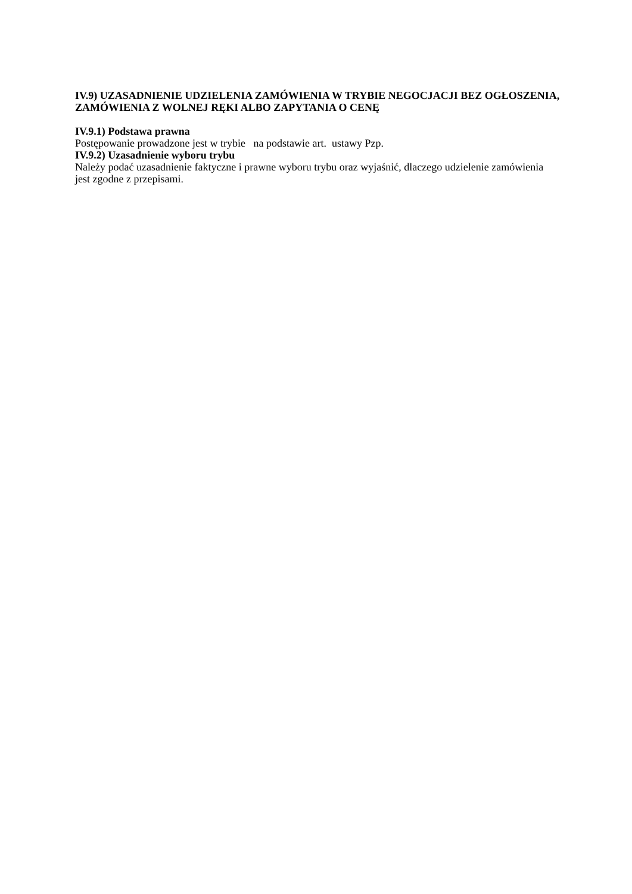IV.9) UZASADNIENIE UDZIELENIA ZAMÓWIENIA W TRYBIE NEGOCJACJI BEZ OGŁOSZENIA, ZAMÓWIENIA Z WOLNEJ RĘKI ALBO ZAPYTANIA O CENĘ
IV.9.1) Podstawa prawna
Postępowanie prowadzone jest w trybie na podstawie art. ustawy Pzp.
IV.9.2) Uzasadnienie wyboru trybu
Należy podać uzasadnienie faktyczne i prawne wyboru trybu oraz wyjaśnić, dlaczego udzielenie zamówienia jest zgodne z przepisami.